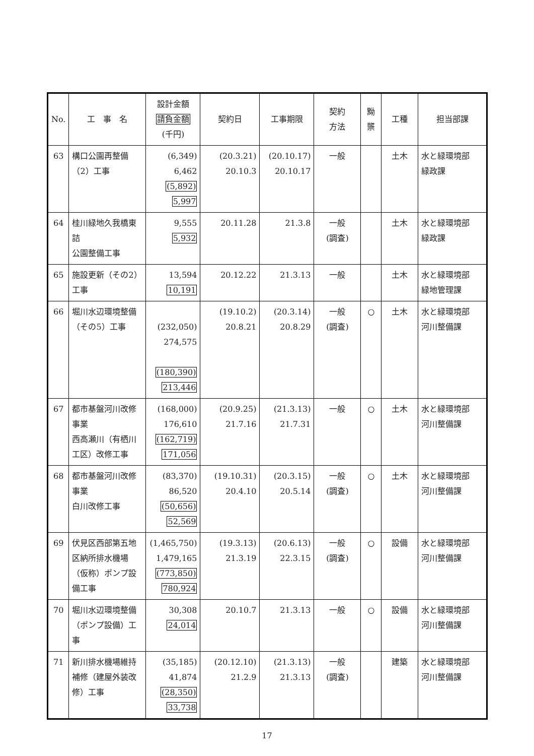| No. | 工 事 名 | 設計金額 請負金額 (千円) | 契約日 | 工事期限 | 契約 方法 | 黝 龒 | 工種 | 担当部課 |
| --- | --- | --- | --- | --- | --- | --- | --- | --- |
| 63 | 構口公園再整備（2）工事 | (6,349) 6,462 (5,892) 5,997 | (20.3.21) 20.10.3 | (20.10.17) 20.10.17 | 一般 | | 土木 | 水と緑環境部 緑政課 |
| 64 | 桂川緑地久我橋東詰 公園整備工事 | 9,555 5,932 | 20.11.28 | 21.3.8 | 一般 (調査) | | 土木 | 水と緑環境部 緑政課 |
| 65 | 施設更新（その2）工事 | 13,594 10,191 | 20.12.22 | 21.3.13 | 一般 | | 土木 | 水と緑環境部 緑地管理課 |
| 66 | 堀川水辺環境整備（その5）工事 | (232,050) 274,575 (180,390) 213,446 | (19.10.2) 20.8.21 | (20.3.14) 20.8.29 | 一般 (調査) | ○ | 土木 | 水と緑環境部 河川整備課 |
| 67 | 都市基盤河川改修事業 西高瀬川（有栖川工区）改修工事 | (168,000) 176,610 (162,719) 171,056 | (20.9.25) 21.7.16 | (21.3.13) 21.7.31 | 一般 | ○ | 土木 | 水と緑環境部 河川整備課 |
| 68 | 都市基盤河川改修事業 白川改修工事 | (83,370) 86,520 (50,656) 52,569 | (19.10.31) 20.4.10 | (20.3.15) 20.5.14 | 一般 (調査) | ○ | 土木 | 水と緑環境部 河川整備課 |
| 69 | 伏見区西部第五地区納所排水機場（仮称）ポンプ設備工事 | (1,465,750) 1,479,165 (773,850) 780,924 | (19.3.13) 21.3.19 | (20.6.13) 22.3.15 | 一般 (調査) | ○ | 設備 | 水と緑環境部 河川整備課 |
| 70 | 堀川水辺環境整備（ポンプ設備）工事 | 30,308 24,014 | 20.10.7 | 21.3.13 | 一般 | ○ | 設備 | 水と緑環境部 河川整備課 |
| 71 | 新川排水機場維持補修（建屋外装改修）工事 | (35,185) 41,874 (28,350) 33,738 | (20.12.10) 21.2.9 | (21.3.13) 21.3.13 | 一般 (調査) | | 建築 | 水と緑環境部 河川整備課 |
17